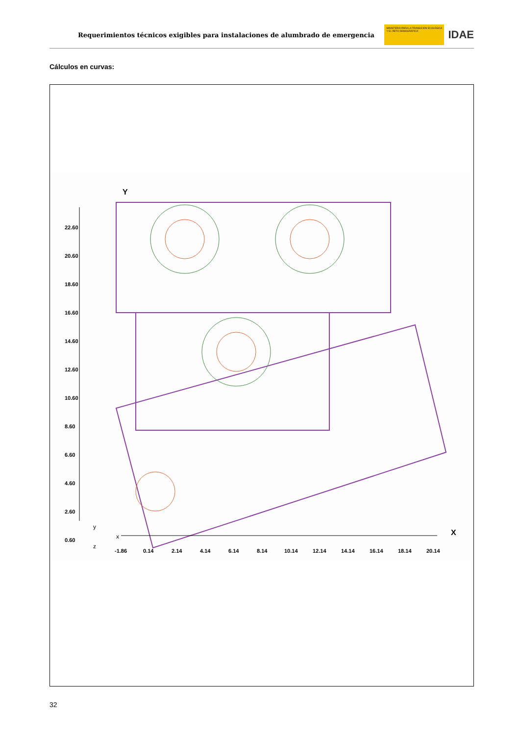Requerimientos técnicos exigibles para instalaciones de alumbrado de emergencia
MINISTERIO PARA LA TRANSICIÓN ECOLÓGICA Y EL RETO DEMOGRÁFICO
IDAE
Cálculos en curvas:
Y
22.60
20.60
18.60
16.60
14.60
12.60
10.60
8.60
6.60
4.60
2.60
0.60
X
y
x
z
-1.86 0.14 2.14 4.14 6.14 8.14 10.14 12.14 14.14 16.14 18.14 20.14
32